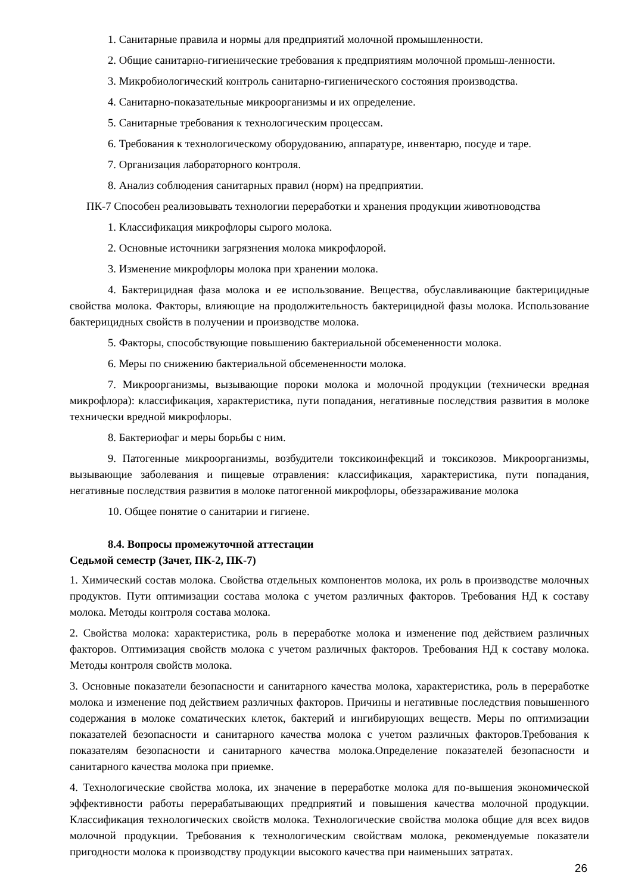1. Санитарные правила и нормы для предприятий молочной промышленности.
2. Общие санитарно-гигиенические требования к предприятиям молочной промыш-ленности.
3. Микробиологический контроль санитарно-гигиенического состояния производства.
4. Санитарно-показательные микроорганизмы и их определение.
5. Санитарные требования к технологическим процессам.
6. Требования к технологическому оборудованию, аппаратуре, инвентарю, посуде и таре.
7. Организация лабораторного контроля.
8. Анализ соблюдения санитарных правил (норм) на предприятии.
ПК-7 Способен реализовывать технологии переработки и хранения продукции животноводства
1. Классификация микрофлоры сырого молока.
2. Основные источники загрязнения молока микрофлорой.
3. Изменение микрофлоры молока при хранении молока.
4. Бактерицидная фаза молока и ее использование. Вещества, обуславливающие бактерицидные свойства молока. Факторы, влияющие на продолжительность бактерицидной фазы молока. Использование бактерицидных свойств в получении и производстве молока.
5. Факторы, способствующие повышению бактериальной обсемененности молока.
6. Меры по снижению бактериальной обсемененности молока.
7. Микроорганизмы, вызывающие пороки молока и молочной продукции (технически вредная микрофлора): классификация, характеристика, пути попадания, негативные последствия развития в молоке технически вредной микрофлоры.
8. Бактериофаг и меры борьбы с ним.
9. Патогенные микроорганизмы, возбудители токсикоинфекций и токсикозов. Микроорганизмы, вызывающие заболевания и пищевые отравления: классификация, характеристика, пути попадания, негативные последствия развития в молоке патогенной микрофлоры, обеззараживание молока
10. Общее понятие о санитарии и гигиене.
8.4. Вопросы промежуточной аттестации
Седьмой семестр (Зачет, ПК-2, ПК-7)
1. Химический состав молока. Свойства отдельных компонентов молока, их роль в производстве молочных продуктов. Пути оптимизации состава молока с учетом различных факторов. Требования НД к составу молока. Методы контроля состава молока.
2. Свойства молока: характеристика, роль в переработке молока и изменение под действием различных факторов. Оптимизация свойств молока с учетом различных факторов. Требования НД к составу молока. Методы контроля свойств молока.
3. Основные показатели безопасности и санитарного качества молока, характеристика, роль в переработке молока и изменение под действием различных факторов. Причины и негативные последствия повышенного содержания в молоке соматических клеток, бактерий и ингибирующих веществ. Меры по оптимизации показателей безопасности и санитарного качества молока с учетом различных факторов.Требования к показателям безопасности и санитарного качества молока.Определение показателей безопасности и санитарного качества молока при приемке.
4. Технологические свойства молока, их значение в переработке молока для по-вышения экономической эффективности работы перерабатывающих предприятий и повышения качества молочной продукции. Классификация технологических свойств молока. Технологические свойства молока общие для всех видов молочной продукции. Требования к технологическим свойствам молока, рекомендуемые показатели пригодности молока к производству продукции высокого качества при наименьших затратах.
26